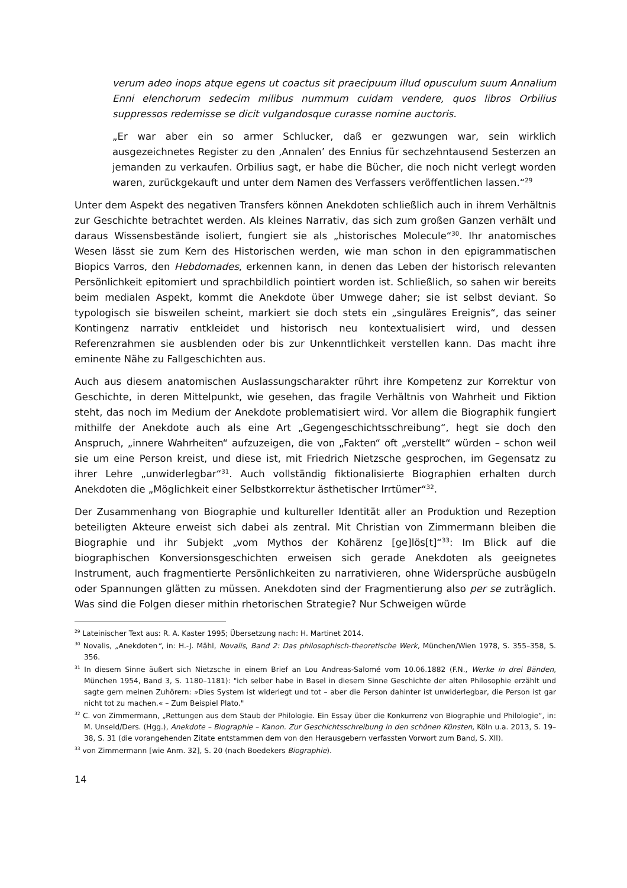verum adeo inops atque egens ut coactus sit praecipuum illud opusculum suum Annalium Enni elenchorum sedecim milibus nummum cuidam vendere, quos libros Orbilius suppressos redemisse se dicit vulgandosque curasse nomine auctoris.
„Er war aber ein so armer Schlucker, daß er gezwungen war, sein wirklich ausgezeichnetes Register zu den ‚Annalen’ des Ennius für sechzehntausend Sesterzen an jemanden zu verkaufen. Orbilius sagt, er habe die Bücher, die noch nicht verlegt worden waren, zurückgekauft und unter dem Namen des Verfassers veröffentlichen lassen.“<sup>29</sup>
Unter dem Aspekt des negativen Transfers können Anekdoten schließlich auch in ihrem Verhältnis zur Geschichte betrachtet werden. Als kleines Narrativ, das sich zum großen Ganzen verhält und daraus Wissensbestände isoliert, fungiert sie als „historisches Molecule“<sup>30</sup>. Ihr anatomisches Wesen lässt sie zum Kern des Historischen werden, wie man schon in den epigrammatischen Biopics Varros, den Hebdomades, erkennen kann, in denen das Leben der historisch relevanten Persönlichkeit epitomiert und sprachbildlich pointiert worden ist. Schließlich, so sahen wir bereits beim medialen Aspekt, kommt die Anekdote über Umwege daher; sie ist selbst deviant. So typologisch sie bisweilen scheint, markiert sie doch stets ein „singuläres Ereignis“, das seiner Kontingenz narrativ entkleidet und historisch neu kontextualisiert wird, und dessen Referenzrahmen sie ausblenden oder bis zur Unkenntlichkeit verstellen kann. Das macht ihre eminente Nähe zu Fallgeschichten aus.
Auch aus diesem anatomischen Auslassungscharakter rührt ihre Kompetenz zur Korrektur von Geschichte, in deren Mittelpunkt, wie gesehen, das fragile Verhältnis von Wahrheit und Fiktion steht, das noch im Medium der Anekdote problematisiert wird. Vor allem die Biographik fungiert mithilfe der Anekdote auch als eine Art „Gegengeschichtsschreibung“, hegt sie doch den Anspruch, „innere Wahrheiten“ aufzuzeigen, die von „Fakten“ oft „verstellt“ würden – schon weil sie um eine Person kreist, und diese ist, mit Friedrich Nietzsche gesprochen, im Gegensatz zu ihrer Lehre „unwiderlegbar“<sup>31</sup>. Auch vollständig fiktionalisierte Biographien erhalten durch Anekdoten die „Möglichkeit einer Selbstkorrektur ästhetischer Irrtümer“<sup>32</sup>.
Der Zusammenhang von Biographie und kultureller Identität aller an Produktion und Rezeption beteiligten Akteure erweist sich dabei als zentral. Mit Christian von Zimmermann bleiben die Biographie und ihr Subjekt „vom Mythos der Kohärenz [ge]lös[t]“<sup>33</sup>: Im Blick auf die biographischen Konversionsgeschichten erweisen sich gerade Anekdoten als geeignetes Instrument, auch fragmentierte Persönlichkeiten zu narrativieren, ohne Widersprüche ausbügeln oder Spannungen glätten zu müssen. Anekdoten sind der Fragmentierung also per se zuträglich. Was sind die Folgen dieser mithin rhetorischen Strategie? Nur Schweigen würde
<sup>29</sup> Lateinischer Text aus: R. A. Kaster 1995; Übersetzung nach: H. Martinet 2014.
<sup>30</sup> Novalis, „Anekdoten“, in: H.-J. Mähl, Novalis, Band 2: Das philosophisch-theoretische Werk, München/Wien 1978, S. 355–358, S. 356.
<sup>31</sup> In diesem Sinne äußert sich Nietzsche in einem Brief an Lou Andreas-Salomé vom 10.06.1882 (F.N., Werke in drei Bänden, München 1954, Band 3, S. 1180–1181): "ich selber habe in Basel in diesem Sinne Geschichte der alten Philosophie erzählt und sagte gern meinen Zuhörern: »Dies System ist widerlegt und tot – aber die Person dahinter ist unwiderlegbar, die Person ist gar nicht tot zu machen.« – Zum Beispiel Plato."
<sup>32</sup> C. von Zimmermann, „Rettungen aus dem Staub der Philologie. Ein Essay über die Konkurrenz von Biographie und Philologie“, in: M. Unseld/Ders. (Hgg.), Anekdote – Biographie – Kanon. Zur Geschichtsschreibung in den schönen Künsten, Köln u.a. 2013, S. 19–38, S. 31 (die vorangehenden Zitate entstammen dem von den Herausgebern verfassten Vorwort zum Band, S. XII).
<sup>33</sup> von Zimmermann [wie Anm. 32], S. 20 (nach Boedekers Biographie).
14